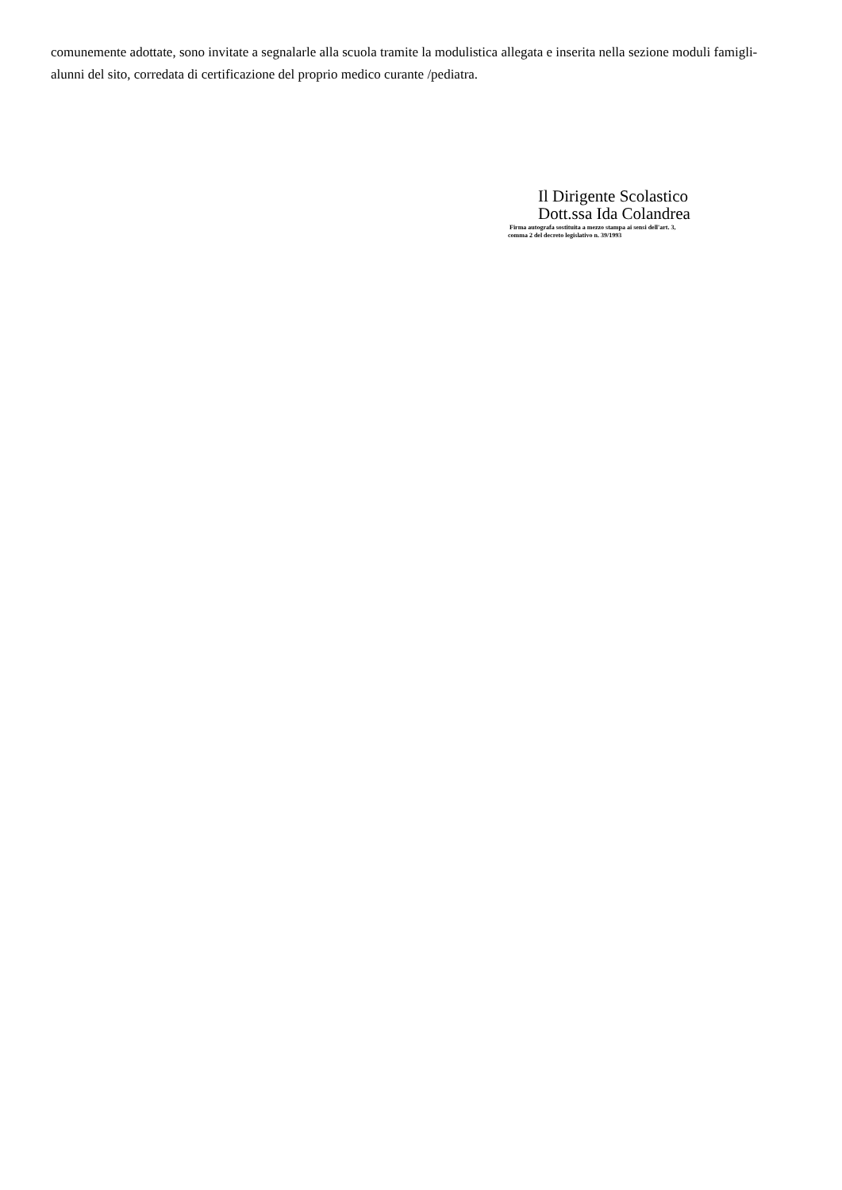comunemente adottate, sono invitate a segnalarle alla scuola tramite la modulistica allegata e inserita nella sezione moduli famigli-alunni del sito, corredata di certificazione del proprio medico curante /pediatra.
Il Dirigente Scolastico
Dott.ssa Ida Colandrea
Firma autografa sostituita a mezzo stampa ai sensi dell'art. 3,
comma 2 del decreto legislativo n. 39/1993